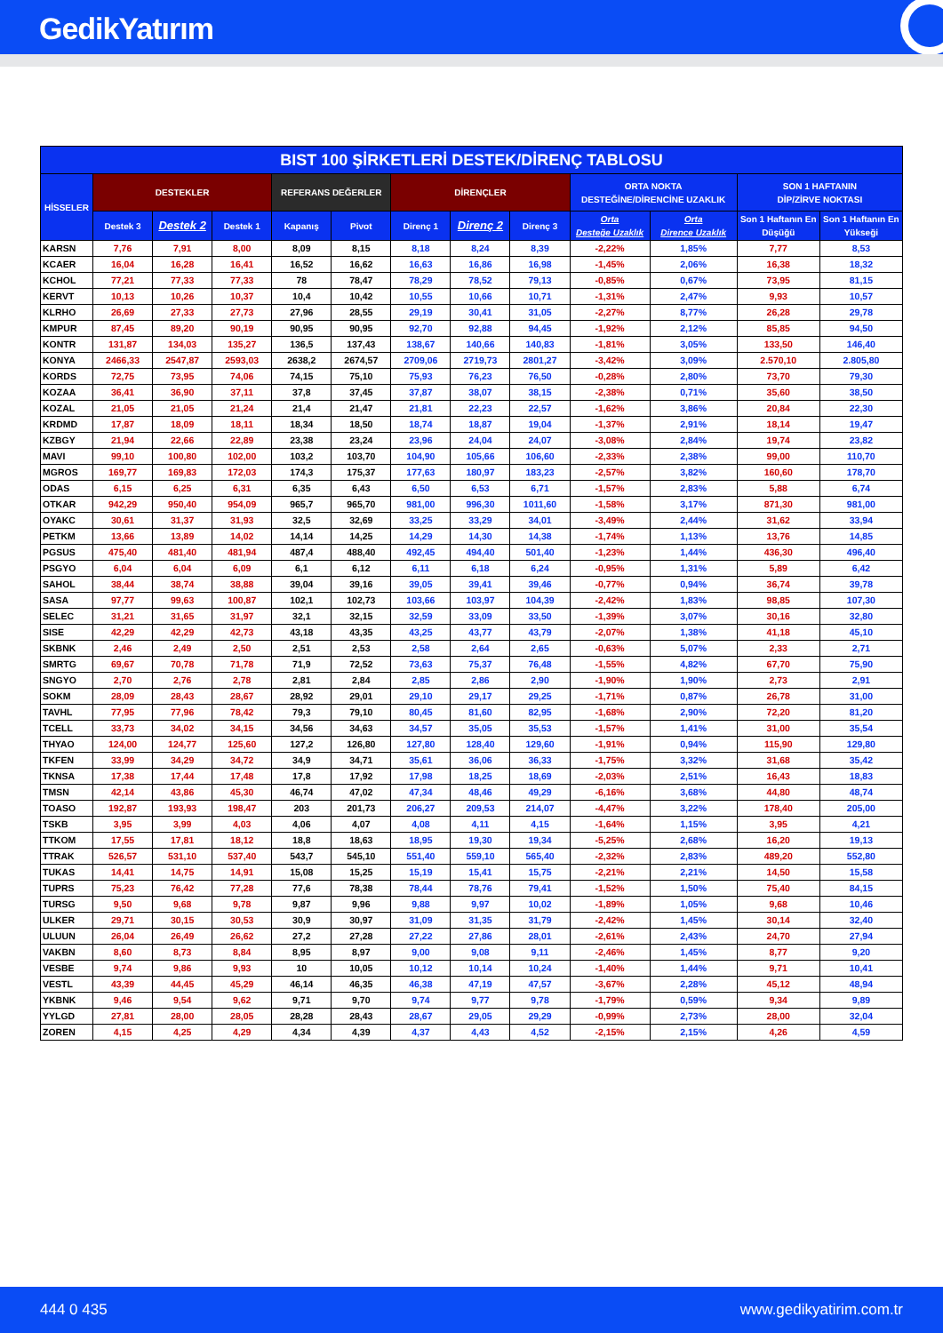GedikYatırım
| BIST 100 ŞİRKETLERİ DESTEK/DİRENÇ TABLOSU | | | | | | | | | | | | |
| --- | --- | --- | --- | --- | --- | --- | --- | --- | --- | --- | --- | --- |
| HİSSELER | DESTEKLER | | | REFERANS DEĞERLER | | DİRENÇLER | | | ORTA NOKTA DESTEĞİNE/DİRENCİNE UZAKLIK | | SON 1 HAFTANIN DİP/ZİRVE NOKTASI | |
| | Destek 3 | Destek 2 | Destek 1 | Kapanış | Pivot | Direnç 1 | Direnç 2 | Direnç 3 | Orta Desteğe Uzaklık | Orta Dirence Uzaklık | Son 1 Haftanın En Düşüğü | Son 1 Haftanın En Yükseği |
| KARSN | 7,76 | 7,91 | 8,00 | 8,09 | 8,15 | 8,18 | 8,24 | 8,39 | -2,22% | 1,85% | 7,77 | 8,53 |
| KCAER | 16,04 | 16,28 | 16,41 | 16,52 | 16,62 | 16,63 | 16,86 | 16,98 | -1,45% | 2,06% | 16,38 | 18,32 |
| KCHOL | 77,21 | 77,33 | 77,33 | 78 | 78,47 | 78,29 | 78,52 | 79,13 | -0,85% | 0,67% | 73,95 | 81,15 |
| KERVT | 10,13 | 10,26 | 10,37 | 10,4 | 10,42 | 10,55 | 10,66 | 10,71 | -1,31% | 2,47% | 9,93 | 10,57 |
| KLRHO | 26,69 | 27,33 | 27,73 | 27,96 | 28,55 | 29,19 | 30,41 | 31,05 | -2,27% | 8,77% | 26,28 | 29,78 |
| KMPUR | 87,45 | 89,20 | 90,19 | 90,95 | 90,95 | 92,70 | 92,88 | 94,45 | -1,92% | 2,12% | 85,85 | 94,50 |
| KONTR | 131,87 | 134,03 | 135,27 | 136,5 | 137,43 | 138,67 | 140,66 | 140,83 | -1,81% | 3,05% | 133,50 | 146,40 |
| KONYA | 2466,33 | 2547,87 | 2593,03 | 2638,2 | 2674,57 | 2709,06 | 2719,73 | 2801,27 | -3,42% | 3,09% | 2.570,10 | 2.805,80 |
| KORDS | 72,75 | 73,95 | 74,06 | 74,15 | 75,10 | 75,93 | 76,23 | 76,50 | -0,28% | 2,80% | 73,70 | 79,30 |
| KOZAA | 36,41 | 36,90 | 37,11 | 37,8 | 37,45 | 37,87 | 38,07 | 38,15 | -2,38% | 0,71% | 35,60 | 38,50 |
| KOZAL | 21,05 | 21,05 | 21,24 | 21,4 | 21,47 | 21,81 | 22,23 | 22,57 | -1,62% | 3,86% | 20,84 | 22,30 |
| KRDMD | 17,87 | 18,09 | 18,11 | 18,34 | 18,50 | 18,74 | 18,87 | 19,04 | -1,37% | 2,91% | 18,14 | 19,47 |
| KZBGY | 21,94 | 22,66 | 22,89 | 23,38 | 23,24 | 23,96 | 24,04 | 24,07 | -3,08% | 2,84% | 19,74 | 23,82 |
| MAVI | 99,10 | 100,80 | 102,00 | 103,2 | 103,70 | 104,90 | 105,66 | 106,60 | -2,33% | 2,38% | 99,00 | 110,70 |
| MGROS | 169,77 | 169,83 | 172,03 | 174,3 | 175,37 | 177,63 | 180,97 | 183,23 | -2,57% | 3,82% | 160,60 | 178,70 |
| ODAS | 6,15 | 6,25 | 6,31 | 6,35 | 6,43 | 6,50 | 6,53 | 6,71 | -1,57% | 2,83% | 5,88 | 6,74 |
| OTKAR | 942,29 | 950,40 | 954,09 | 965,7 | 965,70 | 981,00 | 996,30 | 1011,60 | -1,58% | 3,17% | 871,30 | 981,00 |
| OYAKC | 30,61 | 31,37 | 31,93 | 32,5 | 32,69 | 33,25 | 33,29 | 34,01 | -3,49% | 2,44% | 31,62 | 33,94 |
| PETKM | 13,66 | 13,89 | 14,02 | 14,14 | 14,25 | 14,29 | 14,30 | 14,38 | -1,74% | 1,13% | 13,76 | 14,85 |
| PGSUS | 475,40 | 481,40 | 481,94 | 487,4 | 488,40 | 492,45 | 494,40 | 501,40 | -1,23% | 1,44% | 436,30 | 496,40 |
| PSGYO | 6,04 | 6,04 | 6,09 | 6,1 | 6,12 | 6,11 | 6,18 | 6,24 | -0,95% | 1,31% | 5,89 | 6,42 |
| SAHOL | 38,44 | 38,74 | 38,88 | 39,04 | 39,16 | 39,05 | 39,41 | 39,46 | -0,77% | 0,94% | 36,74 | 39,78 |
| SASA | 97,77 | 99,63 | 100,87 | 102,1 | 102,73 | 103,66 | 103,97 | 104,39 | -2,42% | 1,83% | 98,85 | 107,30 |
| SELEC | 31,21 | 31,65 | 31,97 | 32,1 | 32,15 | 32,59 | 33,09 | 33,50 | -1,39% | 3,07% | 30,16 | 32,80 |
| SISE | 42,29 | 42,29 | 42,73 | 43,18 | 43,35 | 43,25 | 43,77 | 43,79 | -2,07% | 1,38% | 41,18 | 45,10 |
| SKBNK | 2,46 | 2,49 | 2,50 | 2,51 | 2,53 | 2,58 | 2,64 | 2,65 | -0,63% | 5,07% | 2,33 | 2,71 |
| SMRTG | 69,67 | 70,78 | 71,78 | 71,9 | 72,52 | 73,63 | 75,37 | 76,48 | -1,55% | 4,82% | 67,70 | 75,90 |
| SNGYO | 2,70 | 2,76 | 2,78 | 2,81 | 2,84 | 2,85 | 2,86 | 2,90 | -1,90% | 1,90% | 2,73 | 2,91 |
| SOKM | 28,09 | 28,43 | 28,67 | 28,92 | 29,01 | 29,10 | 29,17 | 29,25 | -1,71% | 0,87% | 26,78 | 31,00 |
| TAVHL | 77,95 | 77,96 | 78,42 | 79,3 | 79,10 | 80,45 | 81,60 | 82,95 | -1,68% | 2,90% | 72,20 | 81,20 |
| TCELL | 33,73 | 34,02 | 34,15 | 34,56 | 34,63 | 34,57 | 35,05 | 35,53 | -1,57% | 1,41% | 31,00 | 35,54 |
| THYAO | 124,00 | 124,77 | 125,60 | 127,2 | 126,80 | 127,80 | 128,40 | 129,60 | -1,91% | 0,94% | 115,90 | 129,80 |
| TKFEN | 33,99 | 34,29 | 34,72 | 34,9 | 34,71 | 35,61 | 36,06 | 36,33 | -1,75% | 3,32% | 31,68 | 35,42 |
| TKNSA | 17,38 | 17,44 | 17,48 | 17,8 | 17,92 | 17,98 | 18,25 | 18,69 | -2,03% | 2,51% | 16,43 | 18,83 |
| TMSN | 42,14 | 43,86 | 45,30 | 46,74 | 47,02 | 47,34 | 48,46 | 49,29 | -6,16% | 3,68% | 44,80 | 48,74 |
| TOASO | 192,87 | 193,93 | 198,47 | 203 | 201,73 | 206,27 | 209,53 | 214,07 | -4,47% | 3,22% | 178,40 | 205,00 |
| TSKB | 3,95 | 3,99 | 4,03 | 4,06 | 4,07 | 4,08 | 4,11 | 4,15 | -1,64% | 1,15% | 3,95 | 4,21 |
| TTKOM | 17,55 | 17,81 | 18,12 | 18,8 | 18,63 | 18,95 | 19,30 | 19,34 | -5,25% | 2,68% | 16,20 | 19,13 |
| TTRAK | 526,57 | 531,10 | 537,40 | 543,7 | 545,10 | 551,40 | 559,10 | 565,40 | -2,32% | 2,83% | 489,20 | 552,80 |
| TUKAS | 14,41 | 14,75 | 14,91 | 15,08 | 15,25 | 15,19 | 15,41 | 15,75 | -2,21% | 2,21% | 14,50 | 15,58 |
| TUPRS | 75,23 | 76,42 | 77,28 | 77,6 | 78,38 | 78,44 | 78,76 | 79,41 | -1,52% | 1,50% | 75,40 | 84,15 |
| TURSG | 9,50 | 9,68 | 9,78 | 9,87 | 9,96 | 9,88 | 9,97 | 10,02 | -1,89% | 1,05% | 9,68 | 10,46 |
| ULKER | 29,71 | 30,15 | 30,53 | 30,9 | 30,97 | 31,09 | 31,35 | 31,79 | -2,42% | 1,45% | 30,14 | 32,40 |
| ULUUN | 26,04 | 26,49 | 26,62 | 27,2 | 27,28 | 27,22 | 27,86 | 28,01 | -2,61% | 2,43% | 24,70 | 27,94 |
| VAKBN | 8,60 | 8,73 | 8,84 | 8,95 | 8,97 | 9,00 | 9,08 | 9,11 | -2,46% | 1,45% | 8,77 | 9,20 |
| VESBE | 9,74 | 9,86 | 9,93 | 10 | 10,05 | 10,12 | 10,14 | 10,24 | -1,40% | 1,44% | 9,71 | 10,41 |
| VESTL | 43,39 | 44,45 | 45,29 | 46,14 | 46,35 | 46,38 | 47,19 | 47,57 | -3,67% | 2,28% | 45,12 | 48,94 |
| YKBNK | 9,46 | 9,54 | 9,62 | 9,71 | 9,70 | 9,74 | 9,77 | 9,78 | -1,79% | 0,59% | 9,34 | 9,89 |
| YYLGD | 27,81 | 28,00 | 28,05 | 28,28 | 28,43 | 28,67 | 29,05 | 29,29 | -0,99% | 2,73% | 28,00 | 32,04 |
| ZOREN | 4,15 | 4,25 | 4,29 | 4,34 | 4,39 | 4,37 | 4,43 | 4,52 | -2,15% | 2,15% | 4,26 | 4,59 |
444 0 435 www.gedikyatirim.com.tr